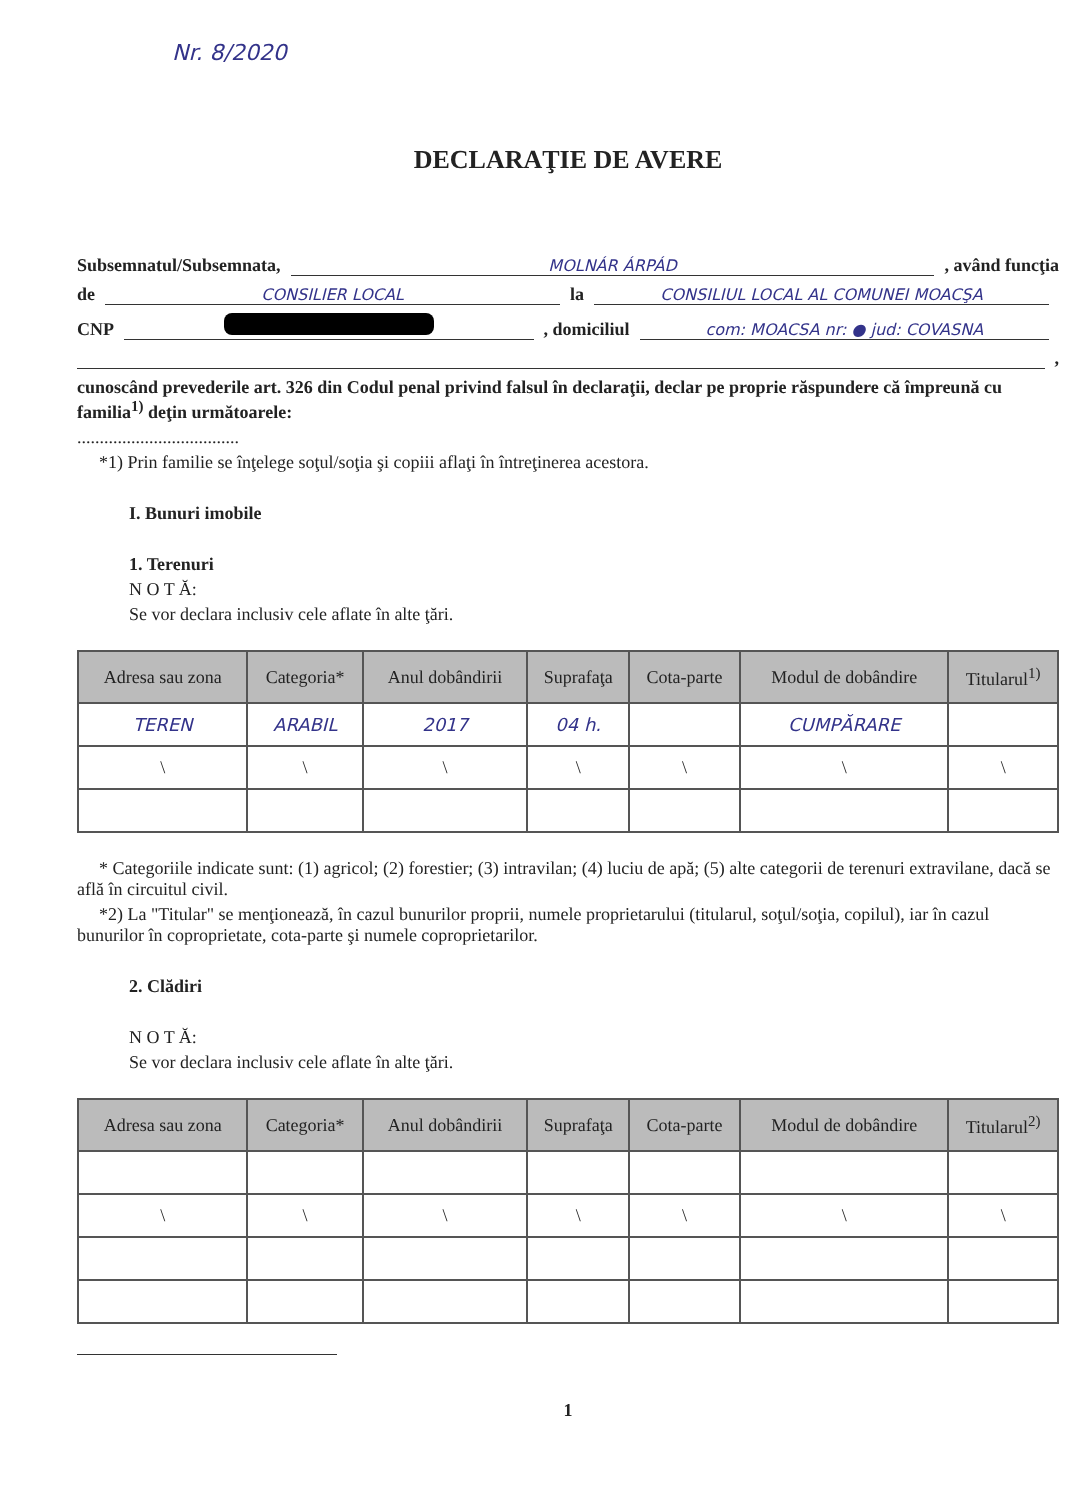Nr. 8/2020
DECLARAŢIE DE AVERE
Subsemnatul/Subsemnata, MOLNÁR ÁRPÁD , având funcţia
de CONSILIER LOCAL la CONSILIUL LOCAL AL COMUNEI MOACŞA
CNP , domiciliul com: MOACSA nr: ● jud: COVASNA
,
cunoscând prevederile art. 326 din Codul penal privind falsul în declaraţii, declar pe proprie răspundere că împreună cu familia<sup>1)</sup> deţin următoarele:
....................................
*1) Prin familie se înţelege soţul/soţia şi copiii aflaţi în întreţinerea acestora.
I. Bunuri imobile
1. Terenuri
N O T Ă:
Se vor declara inclusiv cele aflate în alte ţări.
| Adresa sau zona | Categoria* | Anul dobândirii | Suprafaţa | Cota-parte | Modul de dobândire | Titularul<sup>1)</sup> |
| --- | --- | --- | --- | --- | --- | --- |
| TEREN | ARABIL | 2017 | 04 h. | | CUMPĂRARE | |
| \ | \ | \ | \ | \ | \ | \ |
* Categoriile indicate sunt: (1) agricol; (2) forestier; (3) intravilan; (4) luciu de apă; (5) alte categorii de terenuri extravilane, dacă se află în circuitul civil.
*2) La "Titular" se menţionează, în cazul bunurilor proprii, numele proprietarului (titularul, soţul/soţia, copilul), iar în cazul bunurilor în coproprietate, cota-parte şi numele coproprietarilor.
2. Clădiri
N O T Ă:
Se vor declara inclusiv cele aflate în alte ţări.
| Adresa sau zona | Categoria* | Anul dobândirii | Suprafaţa | Cota-parte | Modul de dobândire | Titularul<sup>2)</sup> |
| --- | --- | --- | --- | --- | --- | --- |
| \ | \ | \ | \ | \ | \ | \ |
1